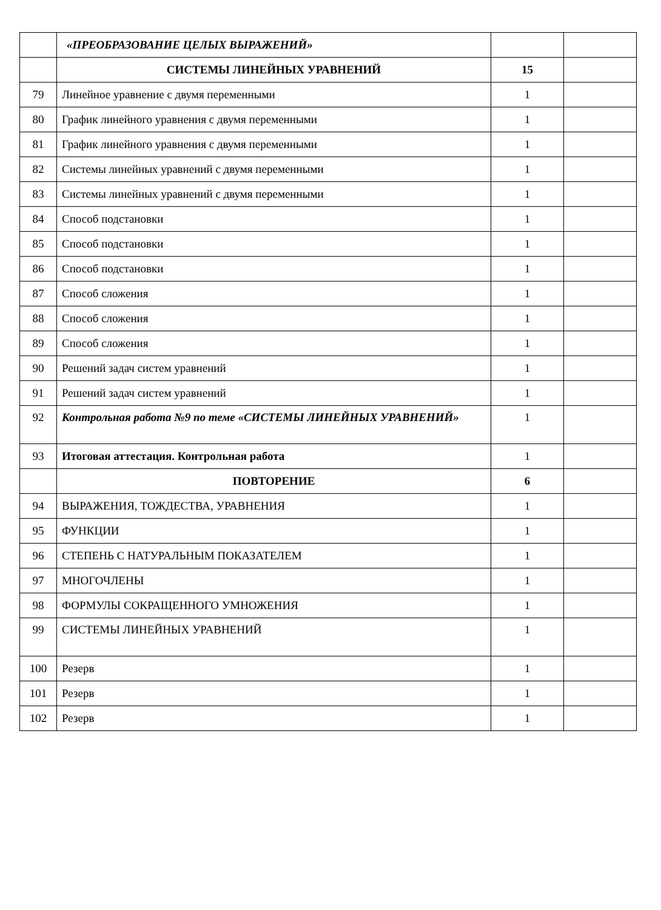| | «ПРЕОБРАЗОВАНИЕ ЦЕЛЫХ ВЫРАЖЕНИЙ» | | |
| | СИСТЕМЫ ЛИНЕЙНЫХ УРАВНЕНИЙ | 15 | |
| 79 | Линейное уравнение с двумя переменными | 1 | |
| 80 | График линейного уравнения с двумя переменными | 1 | |
| 81 | График линейного уравнения с двумя переменными | 1 | |
| 82 | Системы линейных уравнений с двумя переменными | 1 | |
| 83 | Системы линейных уравнений с двумя переменными | 1 | |
| 84 | Способ подстановки | 1 | |
| 85 | Способ подстановки | 1 | |
| 86 | Способ подстановки | 1 | |
| 87 | Способ сложения | 1 | |
| 88 | Способ сложения | 1 | |
| 89 | Способ сложения | 1 | |
| 90 | Решений задач систем уравнений | 1 | |
| 91 | Решений задач систем уравнений | 1 | |
| 92 | Контрольная работа №9 по теме «СИСТЕМЫ ЛИНЕЙНЫХ УРАВНЕНИЙ» | 1 | |
| 93 | Итоговая аттестация. Контрольная работа | 1 | |
| | ПОВТОРЕНИЕ | 6 | |
| 94 | ВЫРАЖЕНИЯ, ТОЖДЕСТВА, УРАВНЕНИЯ | 1 | |
| 95 | ФУНКЦИИ | 1 | |
| 96 | СТЕПЕНЬ С НАТУРАЛЬНЫМ ПОКАЗАТЕЛЕМ | 1 | |
| 97 | МНОГОЧЛЕНЫ | 1 | |
| 98 | ФОРМУЛЫ СОКРАЩЕННОГО УМНОЖЕНИЯ | 1 | |
| 99 | СИСТЕМЫ ЛИНЕЙНЫХ УРАВНЕНИЙ | 1 | |
| 100 | Резерв | 1 | |
| 101 | Резерв | 1 | |
| 102 | Резерв | 1 | |